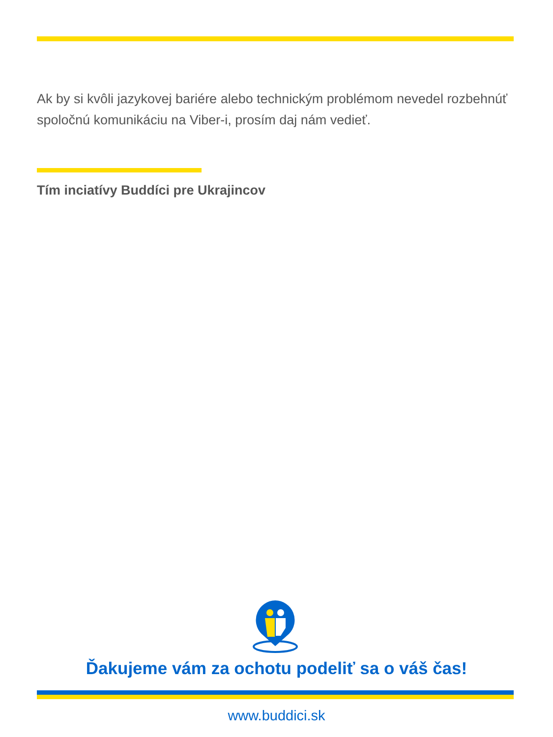Ak by si kvôli jazykovej bariére alebo technickým problémom nevedel rozbehnúť spoločnú komunikáciu na Viber-i, prosím daj nám vedieť.
Tím inciatívy Buddíci pre Ukrajincov
Ďakujeme vám za ochotu podeliť sa o váš čas!
www.buddici.sk